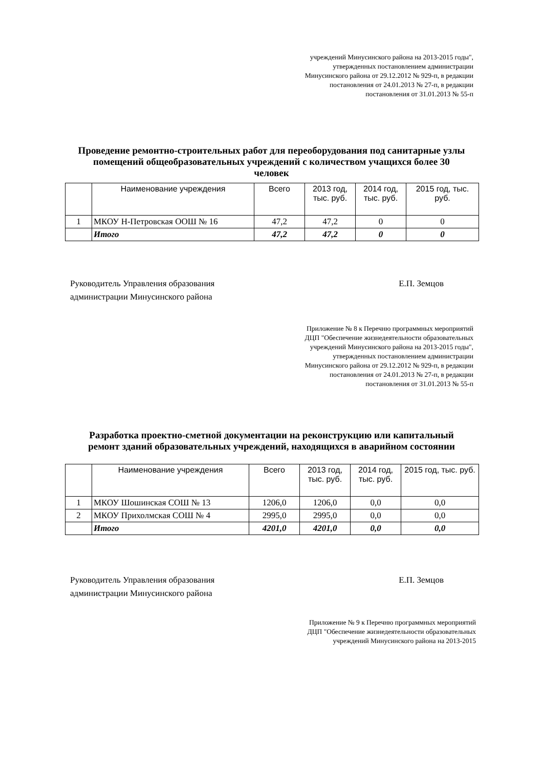учреждений Минусинского района на 2013-2015 годы", утвержденных постановлением администрации Минусинского района от 29.12.2012 № 929-п, в редакции постановления от 24.01.2013 № 27-п, в редакции постановления от 31.01.2013 № 55-п
Проведение ремонтно-строительных работ для переоборудования под санитарные узлы помещений общеобразовательных учреждений с количеством учащихся более 30 человек
| | Наименование учреждения | Всего | 2013 год, тыс. руб. | 2014 год, тыс. руб. | 2015 год, тыс. руб. |
| --- | --- | --- | --- | --- | --- |
| 1 | МКОУ Н-Петровская ООШ № 16 | 47,2 | 47,2 | 0 | 0 |
| | Итого | 47,2 | 47,2 | 0 | 0 |
Руководитель Управления образования
администрации Минусинского района
Е.П. Земцов
Приложение № 8 к Перечню программных мероприятий ДЦП "Обеспечение жизнедеятельности образовательных учреждений Минусинского района на 2013-2015 годы", утвержденных постановлением администрации Минусинского района от 29.12.2012 № 929-п, в редакции постановления от 24.01.2013 № 27-п, в редакции постановления от 31.01.2013 № 55-п
Разработка проектно-сметной документации на реконструкцию или капитальный ремонт зданий образовательных учреждений, находящихся в аварийном состоянии
| | Наименование учреждения | Всего | 2013 год, тыс. руб. | 2014 год, тыс. руб. | 2015 год, тыс. руб. |
| --- | --- | --- | --- | --- | --- |
| 1 | МКОУ Шошинская СОШ № 13 | 1206,0 | 1206,0 | 0,0 | 0,0 |
| 2 | МКОУ Прихолмская СОШ № 4 | 2995,0 | 2995,0 | 0,0 | 0,0 |
| | Итого | 4201,0 | 4201,0 | 0,0 | 0,0 |
Руководитель Управления образования
администрации Минусинского района
Е.П. Земцов
Приложение № 9 к Перечню программных мероприятий ДЦП "Обеспечение жизнедеятельности образовательных учреждений Минусинского района на 2013-2015